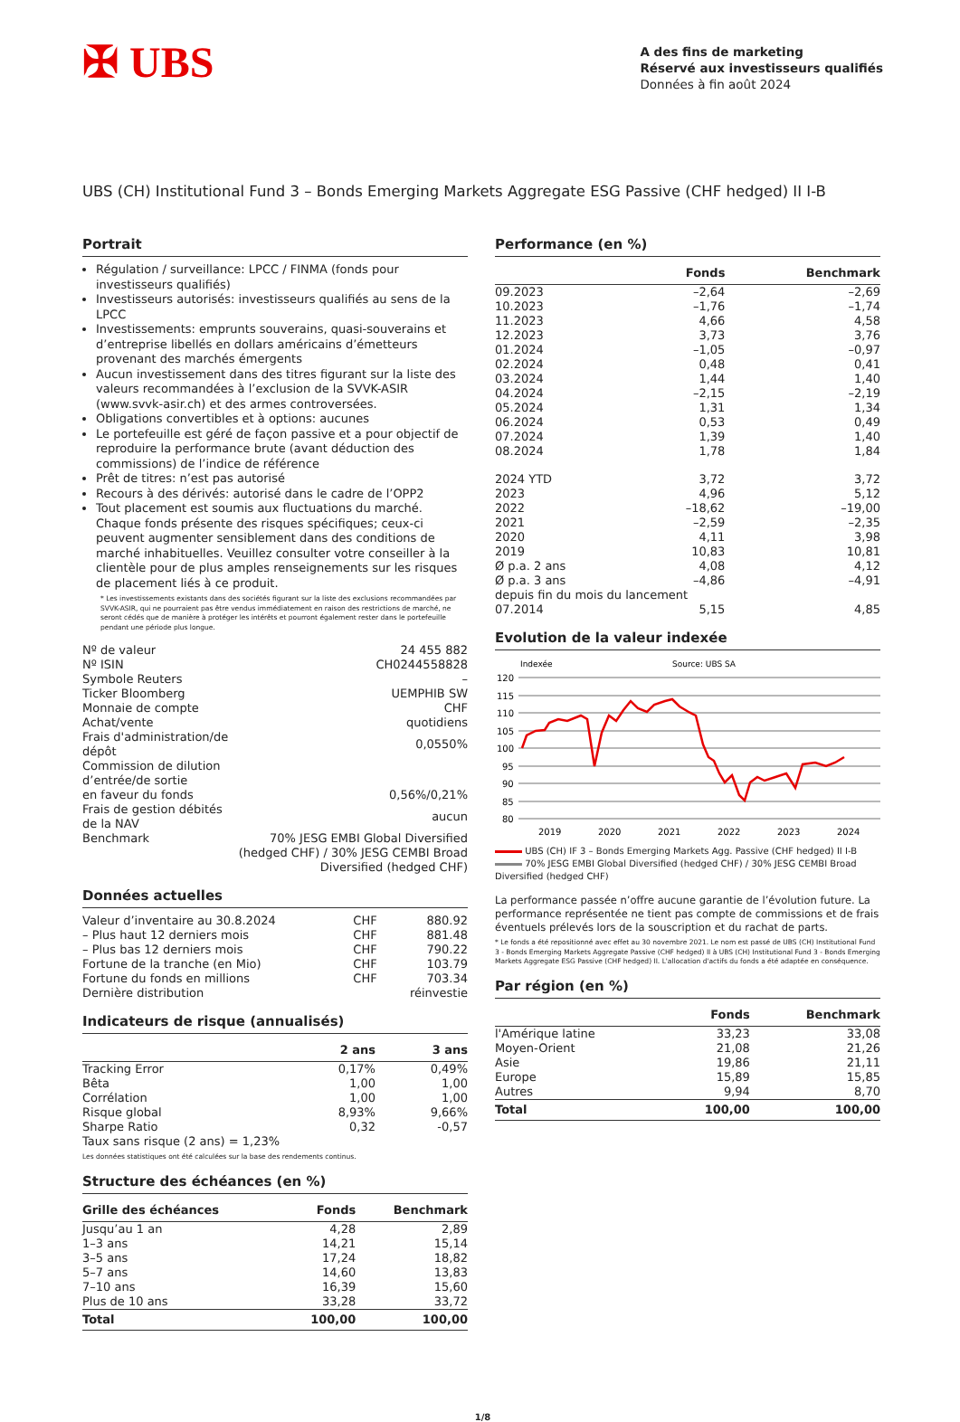✠ UBS
A des fins de marketing
Réservé aux investisseurs qualifiés
Données à fin août 2024
UBS (CH) Institutional Fund 3 – Bonds Emerging Markets Aggregate ESG Passive (CHF hedged) II I-B
Portrait
Régulation / surveillance: LPCC / FINMA (fonds pour investisseurs qualifiés)
Investisseurs autorisés: investisseurs qualifiés au sens de la LPCC
Investissements: emprunts souverains, quasi-souverains et d’entreprise libellés en dollars américains d’émetteurs provenant des marchés émergents
Aucun investissement dans des titres figurant sur la liste des valeurs recommandées à l’exclusion de la SVVK-ASIR (www.svvk-asir.ch) et des armes controversées.
Obligations convertibles et à options: aucunes
Le portefeuille est géré de façon passive et a pour objectif de reproduire la performance brute (avant déduction des commissions) de l’indice de référence
Prêt de titres: n’est pas autorisé
Recours à des dérivés: autorisé dans le cadre de l’OPP2
Tout placement est soumis aux fluctuations du marché. Chaque fonds présente des risques spécifiques; ceux-ci peuvent augmenter sensiblement dans des conditions de marché inhabituelles. Veuillez consulter votre conseiller à la clientèle pour de plus amples renseignements sur les risques de placement liés à ce produit.
* Les investissements existants dans des sociétés figurant sur la liste des exclusions recommandées par SVVK-ASIR, qui ne pourraient pas être vendus immédiatement en raison des restrictions de marché, ne seront cédés que de manière à protéger les intérêts et pourront également rester dans le portefeuille pendant une période plus longue.
| Nº de valeur | 24 455 882 |
| Nº ISIN | CH0244558828 |
| Symbole Reuters | – |
| Ticker Bloomberg | UEMPHIB SW |
| Monnaie de compte | CHF |
| Achat/vente | quotidiens |
| Frais d'administration/de dépôt | 0,0550% |
| Commission de dilution d’entrée/de sortie en faveur du fonds | 0,56%/0,21% |
| Frais de gestion débités de la NAV | aucun |
| Benchmark | 70% JESG EMBI Global Diversified (hedged CHF) / 30% JESG CEMBI Broad Diversified (hedged CHF) |
Données actuelles
| Valeur d’inventaire au 30.8.2024 | CHF | 880.92 |
| – Plus haut 12 derniers mois | CHF | 881.48 |
| – Plus bas 12 derniers mois | CHF | 790.22 |
| Fortune de la tranche (en Mio) | CHF | 103.79 |
| Fortune du fonds en millions | CHF | 703.34 |
| Dernière distribution | | réinvestie |
Indicateurs de risque (annualisés)
| | 2 ans | 3 ans |
| --- | --- | --- |
| Tracking Error | 0,17% | 0,49% |
| Bêta | 1,00 | 1,00 |
| Corrélation | 1,00 | 1,00 |
| Risque global | 8,93% | 9,66% |
| Sharpe Ratio | 0,32 | -0,57 |
| Taux sans risque (2 ans) = 1,23% | | |
Les données statistiques ont été calculées sur la base des rendements continus.
Structure des échéances (en %)
| Grille des échéances | Fonds | Benchmark |
| --- | --- | --- |
| Jusqu’au 1 an | 4,28 | 2,89 |
| 1–3 ans | 14,21 | 15,14 |
| 3–5 ans | 17,24 | 18,82 |
| 5–7 ans | 14,60 | 13,83 |
| 7–10 ans | 16,39 | 15,60 |
| Plus de 10 ans | 33,28 | 33,72 |
| Total | 100,00 | 100,00 |
Performance (en %)
| | Fonds | Benchmark |
| --- | --- | --- |
| 09.2023 | –2,64 | –2,69 |
| 10.2023 | –1,76 | –1,74 |
| 11.2023 | 4,66 | 4,58 |
| 12.2023 | 3,73 | 3,76 |
| 01.2024 | –1,05 | –0,97 |
| 02.2024 | 0,48 | 0,41 |
| 03.2024 | 1,44 | 1,40 |
| 04.2024 | –2,15 | –2,19 |
| 05.2024 | 1,31 | 1,34 |
| 06.2024 | 0,53 | 0,49 |
| 07.2024 | 1,39 | 1,40 |
| 08.2024 | 1,78 | 1,84 |
| 2024 YTD | 3,72 | 3,72 |
| 2023 | 4,96 | 5,12 |
| 2022 | –18,62 | –19,00 |
| 2021 | –2,59 | –2,35 |
| 2020 | 4,11 | 3,98 |
| 2019 | 10,83 | 10,81 |
| Ø p.a. 2 ans | 4,08 | 4,12 |
| Ø p.a. 3 ans | –4,86 | –4,91 |
| depuis fin du mois du lancement | | |
| 07.2014 | 5,15 | 4,85 |
Evolution de la valeur indexée
Indexée
Source: UBS SA
120
115
110
105
100
95
90
85
80
2019
2020
2021
2022
2023
2024
UBS (CH) IF 3 – Bonds Emerging Markets Agg. Passive (CHF hedged) II I-B
70% JESG EMBI Global Diversified (hedged CHF) / 30% JESG CEMBI Broad Diversified (hedged CHF)
La performance passée n’offre aucune garantie de l’évolution future. La performance représentée ne tient pas compte de commissions et de frais éventuels prélevés lors de la souscription et du rachat de parts.
* Le fonds a été repositionné avec effet au 30 novembre 2021. Le nom est passé de UBS (CH) Institutional Fund 3 - Bonds Emerging Markets Aggregate Passive (CHF hedged) II à UBS (CH) Institutional Fund 3 - Bonds Emerging Markets Aggregate ESG Passive (CHF hedged) II. L'allocation d'actifs du fonds a été adaptée en conséquence.
Par région (en %)
| | Fonds | Benchmark |
| --- | --- | --- |
| l'Amérique latine | 33,23 | 33,08 |
| Moyen-Orient | 21,08 | 21,26 |
| Asie | 19,86 | 21,11 |
| Europe | 15,89 | 15,85 |
| Autres | 9,94 | 8,70 |
| Total | 100,00 | 100,00 |
1/8